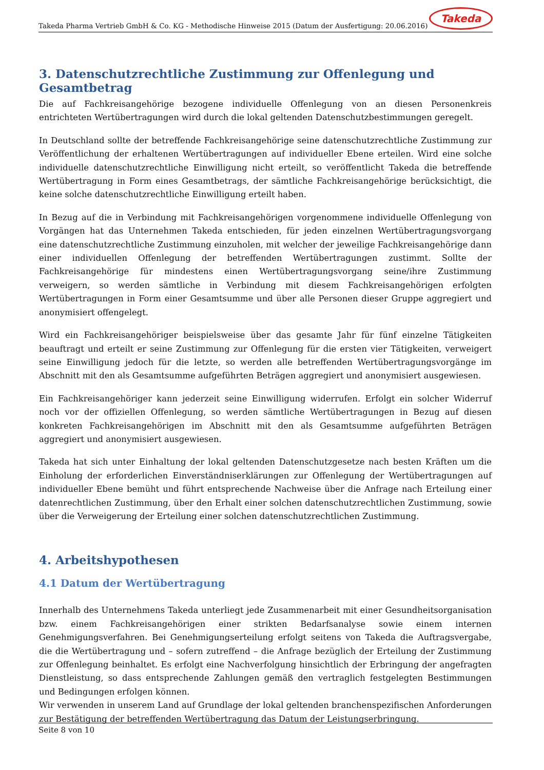Takeda Pharma Vertrieb GmbH & Co. KG - Methodische Hinweise 2015 (Datum der Ausfertigung: 20.06.2016)
Takeda
3. Datenschutzrechtliche Zustimmung zur Offenlegung und Gesamtbetrag
Die auf Fachkreisangehörige bezogene individuelle Offenlegung von an diesen Personenkreis entrichteten Wertübertragungen wird durch die lokal geltenden Datenschutzbestimmungen geregelt.
In Deutschland sollte der betreffende Fachkreisangehörige seine datenschutzrechtliche Zustimmung zur Veröffentlichung der erhaltenen Wertübertragungen auf individueller Ebene erteilen. Wird eine solche individuelle datenschutzrechtliche Einwilligung nicht erteilt, so veröffentlicht Takeda die betreffende Wertübertragung in Form eines Gesamtbetrags, der sämtliche Fachkreisangehörige berücksichtigt, die keine solche datenschutzrechtliche Einwilligung erteilt haben.
In Bezug auf die in Verbindung mit Fachkreisangehörigen vorgenommene individuelle Offenlegung von Vorgängen hat das Unternehmen Takeda entschieden, für jeden einzelnen Wertübertragungsvorgang eine datenschutzrechtliche Zustimmung einzuholen, mit welcher der jeweilige Fachkreisangehörige dann einer individuellen Offenlegung der betreffenden Wertübertragungen zustimmt. Sollte der Fachkreisangehörige für mindestens einen Wertübertragungsvorgang seine/ihre Zustimmung verweigern, so werden sämtliche in Verbindung mit diesem Fachkreisangehörigen erfolgten Wertübertragungen in Form einer Gesamtsumme und über alle Personen dieser Gruppe aggregiert und anonymisiert offengelegt.
Wird ein Fachkreisangehöriger beispielsweise über das gesamte Jahr für fünf einzelne Tätigkeiten beauftragt und erteilt er seine Zustimmung zur Offenlegung für die ersten vier Tätigkeiten, verweigert seine Einwilligung jedoch für die letzte, so werden alle betreffenden Wertübertragungsvorgänge im Abschnitt mit den als Gesamtsumme aufgeführten Beträgen aggregiert und anonymisiert ausgewiesen.
Ein Fachkreisangehöriger kann jederzeit seine Einwilligung widerrufen. Erfolgt ein solcher Widerruf noch vor der offiziellen Offenlegung, so werden sämtliche Wertübertragungen in Bezug auf diesen konkreten Fachkreisangehörigen im Abschnitt mit den als Gesamtsumme aufgeführten Beträgen aggregiert und anonymisiert ausgewiesen.
Takeda hat sich unter Einhaltung der lokal geltenden Datenschutzgesetze nach besten Kräften um die Einholung der erforderlichen Einverständniserklärungen zur Offenlegung der Wertübertragungen auf individueller Ebene bemüht und führt entsprechende Nachweise über die Anfrage nach Erteilung einer datenrechtlichen Zustimmung, über den Erhalt einer solchen datenschutzrechtlichen Zustimmung, sowie über die Verweigerung der Erteilung einer solchen datenschutzrechtlichen Zustimmung.
4. Arbeitshypothesen
4.1 Datum der Wertübertragung
Innerhalb des Unternehmens Takeda unterliegt jede Zusammenarbeit mit einer Gesundheitsorganisation bzw. einem Fachkreisangehörigen einer strikten Bedarfsanalyse sowie einem internen Genehmigungsverfahren. Bei Genehmigungserteilung erfolgt seitens von Takeda die Auftragsvergabe, die die Wertübertragung und – sofern zutreffend – die Anfrage bezüglich der Erteilung der Zustimmung zur Offenlegung beinhaltet. Es erfolgt eine Nachverfolgung hinsichtlich der Erbringung der angefragten Dienstleistung, so dass entsprechende Zahlungen gemäß den vertraglich festgelegten Bestimmungen und Bedingungen erfolgen können.
Wir verwenden in unserem Land auf Grundlage der lokal geltenden branchenspezifischen Anforderungen zur Bestätigung der betreffenden Wertübertragung das Datum der Leistungserbringung.
Seite 8 von 10